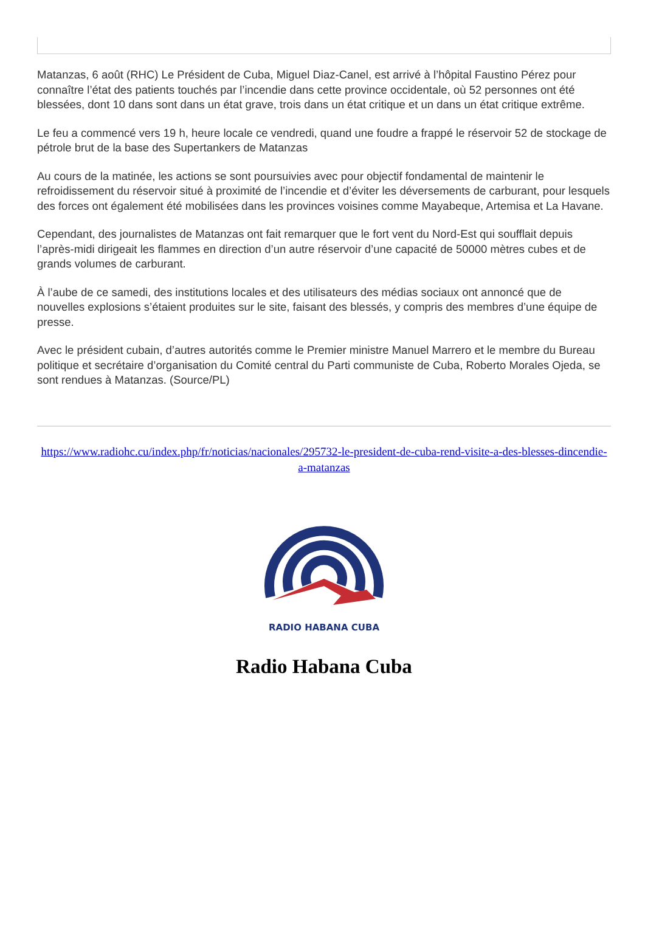Matanzas, 6 août (RHC) Le Président de Cuba, Miguel Diaz-Canel, est arrivé à l’hôpital Faustino Pérez pour connaître l’état des patients touchés par l’incendie dans cette province occidentale, où 52 personnes ont été blessées, dont 10 dans sont dans un état grave, trois dans un état critique et un dans un état critique extrême.
Le feu a commencé vers 19 h, heure locale ce vendredi, quand une foudre a frappé le réservoir 52 de stockage de pétrole brut de la base des Supertankers de Matanzas
Au cours de la matinée, les actions se sont poursuivies avec pour objectif fondamental de maintenir le refroidissement du réservoir situé à proximité de l’incendie et d’éviter les déversements de carburant, pour lesquels des forces ont également été mobilisées dans les provinces voisines comme Mayabeque, Artemisa et La Havane.
Cependant, des journalistes de Matanzas ont fait remarquer que le fort vent du Nord-Est qui soufflait depuis l’après-midi dirigeait les flammes en direction d’un autre réservoir d’une capacité de 50000 mètres cubes et de grands volumes de carburant.
À l’aube de ce samedi, des institutions locales et des utilisateurs des médias sociaux ont annoncé que de nouvelles explosions s’étaient produites sur le site, faisant des blessés, y compris des membres d’une équipe de presse.
Avec le président cubain, d’autres autorités comme le Premier ministre Manuel Marrero et le membre du Bureau politique et secrétaire d’organisation du Comité central du Parti communiste de Cuba, Roberto Morales Ojeda, se sont rendues à Matanzas. (Source/PL)
https://www.radiohc.cu/index.php/fr/noticias/nacionales/295732-le-president-de-cuba-rend-visite-a-des-blesses-dincendie-a-matanzas
RADIO HABANA CUBA
Radio Habana Cuba